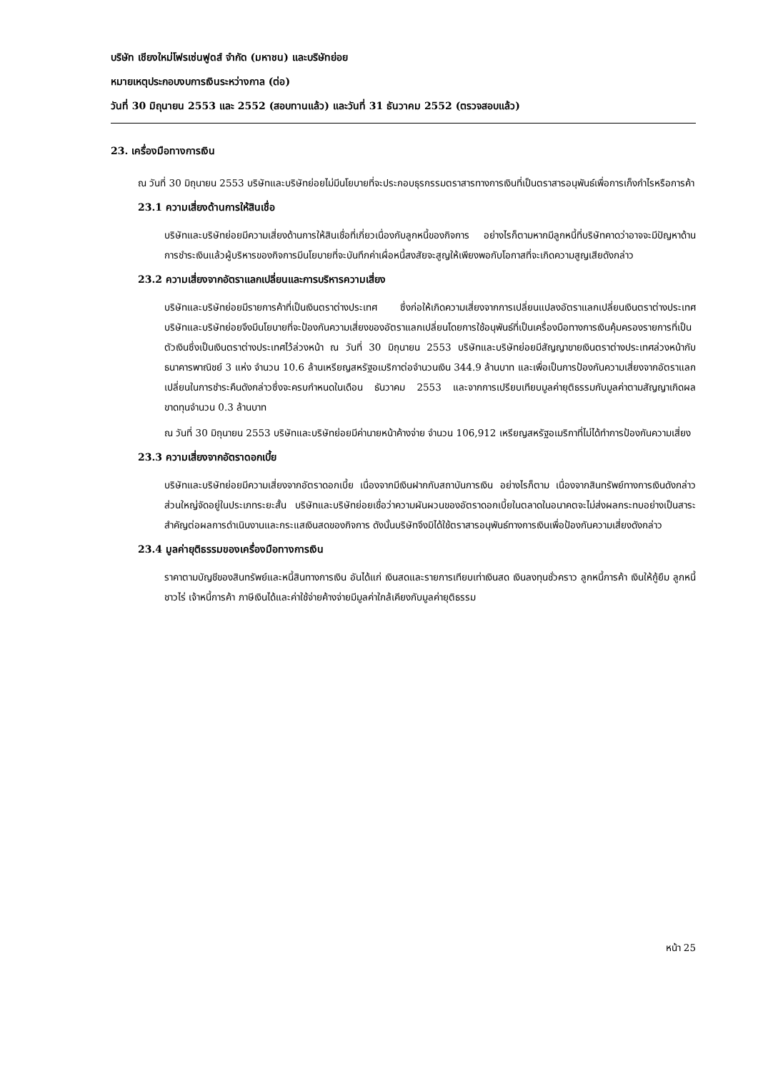บริษัท เชียงใหม่โฟรเซ่นฟูดส์ จำกัด (มหาชน) และบริษัทย่อย
หมายเหตุประกอบงบการเงินระหว่างกาล (ต่อ)
วันที่ 30 มิถุนายน 2553 และ 2552 (สอบทานแล้ว) และวันที่ 31 ธันวาคม 2552 (ตรวจสอบแล้ว)
23. เครื่องมือทางการเงิน
ณ วันที่ 30 มิถุนายน 2553 บริษัทและบริษัทย่อยไม่มีนโยบายที่จะประกอบธุรกรรมตราสารทางการเงินที่เป็นตราสารอนุพันธ์เพื่อการเก็งกำไรหรือการค้า
23.1 ความเสี่ยงด้านการให้สินเชื่อ
บริษัทและบริษัทย่อยมีความเสี่ยงด้านการให้สินเชื่อที่เกี่ยวเนื่องกับลูกหนี้ของกิจการ อย่างไรก็ตามหากมีลูกหนี้ที่บริษัทคาดว่าอาจจะมีปัญหาด้านการชำระเงินแล้วผู้บริหารของกิจการมีนโยบายที่จะบันทึกค่าเผื่อหนี้สงสัยจะสูญให้เพียงพอกับโอกาสที่จะเกิดความสูญเสียดังกล่าว
23.2 ความเสี่ยงจากอัตราแลกเปลี่ยนและการบริหารความเสี่ยง
บริษัทและบริษัทย่อยมีรายการค้าที่เป็นเงินตราต่างประเทศ ซึ่งก่อให้เกิดความเสี่ยงจากการเปลี่ยนแปลงอัตราแลกเปลี่ยนเงินตราต่างประเทศ บริษัทและบริษัทย่อยจึงมีนโยบายที่จะป้องกันความเสี่ยงของอัตราแลกเปลี่ยนโดยการใช้อนุพันธ์ที่เป็นเครื่องมือทางการเงินคุ้มครองรายการที่เป็นตัวเงินซึ่งเป็นเงินตราต่างประเทศไว้ล่วงหน้า ณ วันที่ 30 มิถุนายน 2553 บริษัทและบริษัทย่อยมีสัญญาขายเงินตราต่างประเทศล่วงหน้ากับธนาคารพาณิชย์ 3 แห่ง จำนวน 10.6 ล้านเหรียญสหรัฐอเมริกาต่อจำนวนเงิน 344.9 ล้านบาท และเพื่อเป็นการป้องกันความเสี่ยงจากอัตราแลกเปลี่ยนในการชำระคืนดังกล่าวซึ่งจะครบกำหนดในเดือน ธันวาคม 2553 และจากการเปรียบเทียบมูลค่ายุติธรรมกับมูลค่าตามสัญญาเกิดผลขาดทุนจำนวน 0.3 ล้านบาท
ณ วันที่ 30 มิถุนายน 2553 บริษัทและบริษัทย่อยมีค่านายหน้าค้างจ่าย จำนวน 106,912 เหรียญสหรัฐอเมริกาที่ไม่ได้ทำการป้องกันความเสี่ยง
23.3 ความเสี่ยงจากอัตราดอกเบี้ย
บริษัทและบริษัทย่อยมีความเสี่ยงจากอัตราดอกเบี้ย เนื่องจากมีเงินฝากกับสถาบันการเงิน อย่างไรก็ตาม เนื่องจากสินทรัพย์ทางการเงินดังกล่าวส่วนใหญ่จัดอยู่ในประเภทระยะสั้น บริษัทและบริษัทย่อยเชื่อว่าความผันผวนของอัตราดอกเบี้ยในตลาดในอนาคตจะไม่ส่งผลกระทบอย่างเป็นสาระสำคัญต่อผลการดำเนินงานและกระแสเงินสดของกิจการ ดังนั้นบริษัทจึงมิได้ใช้ตราสารอนุพันธ์ทางการเงินเพื่อป้องกันความเสี่ยงดังกล่าว
23.4 มูลค่ายุติธรรมของเครื่องมือทางการเงิน
ราคาตามบัญชีของสินทรัพย์และหนี้สินทางการเงิน อันได้แก่ เงินสดและรายการเทียบเท่าเงินสด เงินลงทุนชั่วคราว ลูกหนี้การค้า เงินให้กู้ยืม ลูกหนี้ชาวไร่ เจ้าหนี้การค้า ภาษีเงินได้และค่าใช้จ่ายค้างจ่ายมีมูลค่าใกล้เคียงกับมูลค่ายุติธรรม
หน้า 25